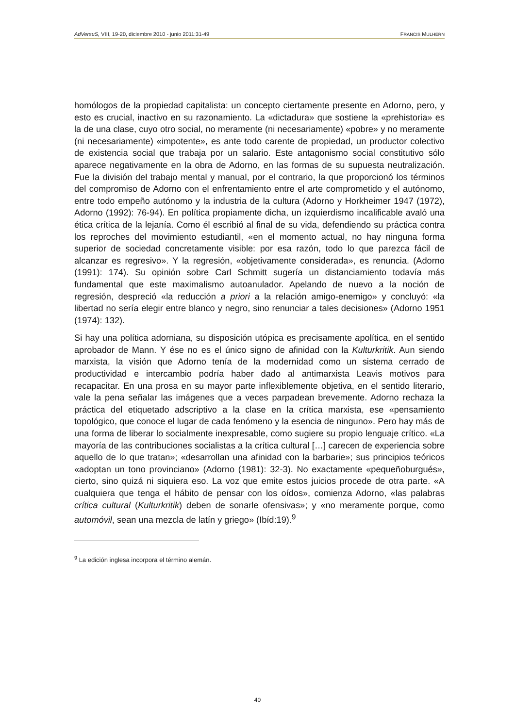AdVersuS, VIII, 19-20, diciembre 2010 - junio 2011:31-49 FRANCIS MULHERN
homólogos de la propiedad capitalista: un concepto ciertamente presente en Adorno, pero, y esto es crucial, inactivo en su razonamiento. La «dictadura» que sostiene la «prehistoria» es la de una clase, cuyo otro social, no meramente (ni necesariamente) «pobre» y no meramente (ni necesariamente) «impotente», es ante todo carente de propiedad, un productor colectivo de existencia social que trabaja por un salario. Este antagonismo social constitutivo sólo aparece negativamente en la obra de Adorno, en las formas de su supuesta neutralización. Fue la división del trabajo mental y manual, por el contrario, la que proporcionó los términos del compromiso de Adorno con el enfrentamiento entre el arte comprometido y el autónomo, entre todo empeño autónomo y la industria de la cultura (Adorno y Horkheimer 1947 (1972), Adorno (1992): 76-94). En política propiamente dicha, un izquierdismo incalificable avaló una ética crítica de la lejanía. Como él escribió al final de su vida, defendiendo su práctica contra los reproches del movimiento estudiantil, «en el momento actual, no hay ninguna forma superior de sociedad concretamente visible: por esa razón, todo lo que parezca fácil de alcanzar es regresivo». Y la regresión, «objetivamente considerada», es renuncia. (Adorno (1991): 174). Su opinión sobre Carl Schmitt sugería un distanciamiento todavía más fundamental que este maximalismo autoanulador. Apelando de nuevo a la noción de regresión, despreció «la reducción a priori a la relación amigo-enemigo» y concluyó: «la libertad no sería elegir entre blanco y negro, sino renunciar a tales decisiones» (Adorno 1951 (1974): 132).
Si hay una política adorniana, su disposición utópica es precisamente apolítica, en el sentido aprobador de Mann. Y ése no es el único signo de afinidad con la Kulturkritik. Aun siendo marxista, la visión que Adorno tenía de la modernidad como un sistema cerrado de productividad e intercambio podría haber dado al antimarxista Leavis motivos para recapacitar. En una prosa en su mayor parte inflexiblemente objetiva, en el sentido literario, vale la pena señalar las imágenes que a veces parpadean brevemente. Adorno rechaza la práctica del etiquetado adscriptivo a la clase en la crítica marxista, ese «pensamiento topológico, que conoce el lugar de cada fenómeno y la esencia de ninguno». Pero hay más de una forma de liberar lo socialmente inexpresable, como sugiere su propio lenguaje crítico. «La mayoría de las contribuciones socialistas a la crítica cultural […] carecen de experiencia sobre aquello de lo que tratan»; «desarrollan una afinidad con la barbarie»; sus principios teóricos «adoptan un tono provinciano» (Adorno (1981): 32-3). No exactamente «pequeñoburgués», cierto, sino quizá ni siquiera eso. La voz que emite estos juicios procede de otra parte. «A cualquiera que tenga el hábito de pensar con los oídos», comienza Adorno, «las palabras crítica cultural (Kulturkritik) deben de sonarle ofensivas»; y «no meramente porque, como automóvil, sean una mezcla de latín y griego» (Ibíd:19).<sup>9</sup>
<sup>9</sup> La edición inglesa incorpora el término alemán.
40